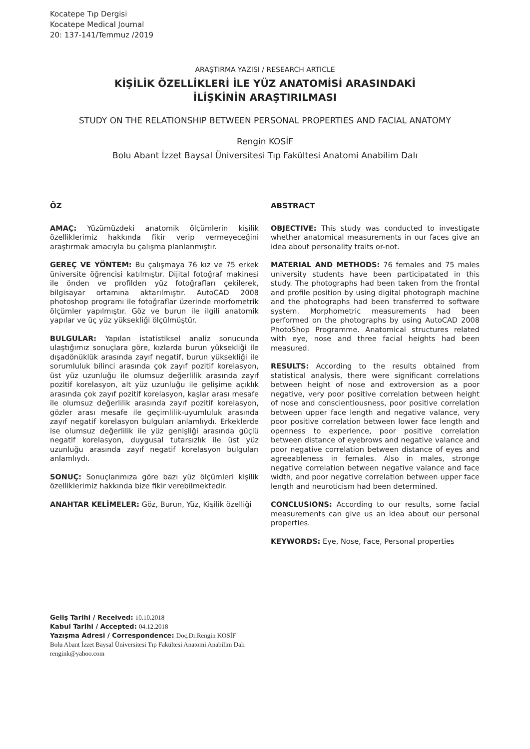Kocatepe Tıp Dergisi
Kocatepe Medical Journal
20: 137-141/Temmuz /2019
ARAŞTIRMA YAZISI / RESEARCH ARTICLE
KİŞİLİK ÖZELLİKLERİ İLE YÜZ ANATOMİSİ ARASINDAKİ
İLİŞKİNİN ARAŞTIRILMASI
STUDY ON THE RELATIONSHIP BETWEEN PERSONAL PROPERTIES AND FACIAL ANATOMY
Rengin KOSİF
Bolu Abant İzzet Baysal Üniversitesi Tıp Fakültesi Anatomi Anabilim Dalı
ÖZ
AMAÇ: Yüzümüzdeki anatomik ölçümlerin kişilik özelliklerimiz hakkında fikir verip vermeyeceğini araştırmak amacıyla bu çalışma planlanmıştır.
GEREÇ VE YÖNTEM: Bu çalışmaya 76 kız ve 75 erkek üniversite öğrencisi katılmıştır. Dijital fotoğraf makinesi ile önden ve profilden yüz fotoğrafları çekilerek, bilgisayar ortamına aktarılmıştır. AutoCAD 2008 photoshop programı ile fotoğraflar üzerinde morfometrik ölçümler yapılmıştır. Göz ve burun ile ilgili anatomik yapılar ve üç yüz yüksekliği ölçülmüştür.
BULGULAR: Yapılan istatistiksel analiz sonucunda ulaştığımız sonuçlara göre, kızlarda burun yüksekliği ile dışadönüklük arasında zayıf negatif, burun yüksekliği ile sorumluluk bilinci arasında çok zayıf pozitif korelasyon, üst yüz uzunluğu ile olumsuz değerlilik arasında zayıf pozitif korelasyon, alt yüz uzunluğu ile gelişime açıklık arasında çok zayıf pozitif korelasyon, kaşlar arası mesafe ile olumsuz değerlilik arasında zayıf pozitif korelasyon, gözler arası mesafe ile geçimlilik-uyumluluk arasında zayıf negatif korelasyon bulguları anlamlıydı. Erkeklerde ise olumsuz değerlilik ile yüz genişliği arasında güçlü negatif korelasyon, duygusal tutarsızlık ile üst yüz uzunluğu arasında zayıf negatif korelasyon bulguları anlamlıydı.
SONUÇ: Sonuçlarımıza göre bazı yüz ölçümleri kişilik özelliklerimiz hakkında bize fikir verebilmektedir.
ANAHTAR KELİMELER: Göz, Burun, Yüz, Kişilik özelliği
ABSTRACT
OBJECTIVE: This study was conducted to investigate whether anatomical measurements in our faces give an idea about personality traits or-not.
MATERIAL AND METHODS: 76 females and 75 males university students have been participatated in this study. The photographs had been taken from the frontal and profile position by using digital photograph machine and the photographs had been transferred to software system. Morphometric measurements had been performed on the photographs by using AutoCAD 2008 PhotoShop Programme. Anatomical structures related with eye, nose and three facial heights had been measured.
RESULTS: According to the results obtained from statistical analysis, there were significant correlations between height of nose and extroversion as a poor negative, very poor positive correlation between height of nose and conscientiousness, poor positive correlation between upper face length and negative valance, very poor positive correlation between lower face length and openness to experience, poor positive correlation between distance of eyebrows and negative valance and poor negative correlation between distance of eyes and agreeableness in females. Also in males, stronge negative correlation between negative valance and face width, and poor negative correlation between upper face length and neuroticism had been determined.
CONCLUSIONS: According to our results, some facial measurements can give us an idea about our personal properties.
KEYWORDS: Eye, Nose, Face, Personal properties
Geliş Tarihi / Received: 10.10.2018
Kabul Tarihi / Accepted: 04.12.2018
Yazışma Adresi / Correspondence: Doç.Dr.Rengin KOSİF
Bolu Abant İzzet Baysal Üniversitesi Tıp Fakültesi Anatomi Anabilim Dalı
rengink@yahoo.com